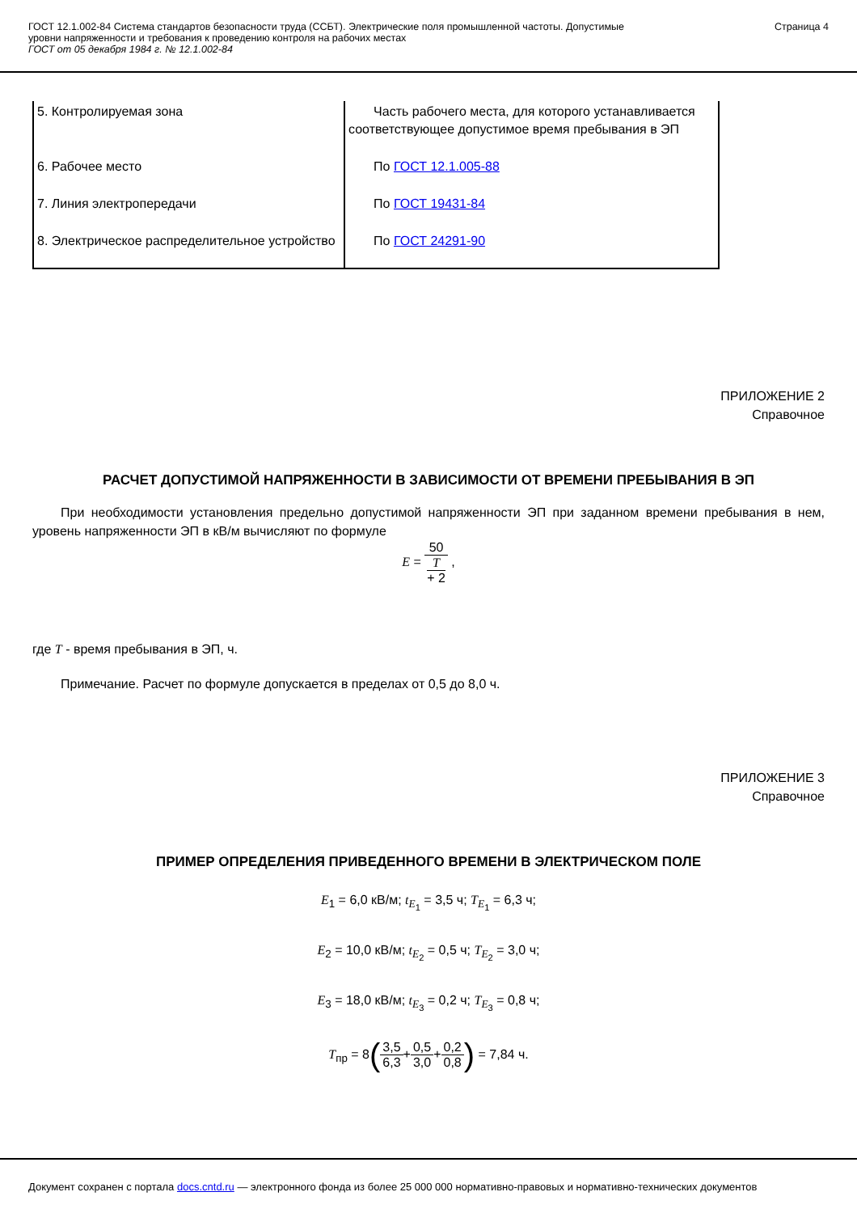ГОСТ 12.1.002-84 Система стандартов безопасности труда (ССБТ). Электрические поля промышленной частоты. Допустимые
уровни напряженности и требования к проведению контроля на рабочих местах
ГОСТ от 05 декабря 1984 г. № 12.1.002-84
Страница 4
| 5. Контролируемая зона | Часть рабочего места, для которого устанавливается соответствующее допустимое время пребывания в ЭП |
| 6. Рабочее место | По ГОСТ 12.1.005-88 |
| 7. Линия электропередачи | По ГОСТ 19431-84 |
| 8. Электрическое распределительное устройство | По ГОСТ 24291-90 |
ПРИЛОЖЕНИЕ 2
Справочное
РАСЧЕТ ДОПУСТИМОЙ НАПРЯЖЕННОСТИ В ЗАВИСИМОСТИ ОТ ВРЕМЕНИ ПРЕБЫВАНИЯ В ЭП
При необходимости установления предельно допустимой напряженности ЭП при заданном времени пребывания в нем, уровень напряженности ЭП в кВ/м вычисляют по формуле
E = 50 T
+ 2 ,
где T - время пребывания в ЭП, ч.
Примечание. Расчет по формуле допускается в пределах от 0,5 до 8,0 ч.
ПРИЛОЖЕНИЕ 3
Справочное
ПРИМЕР ОПРЕДЕЛЕНИЯ ПРИВЕДЕННОГО ВРЕМЕНИ В ЭЛЕКТРИЧЕСКОМ ПОЛЕ
E<sub>1</sub> = 6,0 кВ/м; t<sub>E<sub>1</sub></sub> = 3,5 ч; T<sub>E<sub>1</sub></sub> = 6,3 ч;
E<sub>2</sub> = 10,0 кВ/м; t<sub>E<sub>2</sub></sub> = 0,5 ч; T<sub>E<sub>2</sub></sub> = 3,0 ч;
E<sub>3</sub> = 18,0 кВ/м; t<sub>E<sub>3</sub></sub> = 0,2 ч; T<sub>E<sub>3</sub></sub> = 0,8 ч;
T<sub>пр</sub> = 8(3,5 6,3+0,5 3,0+0,2 0,8) = 7,84 ч.
Документ сохранен с портала docs.cntd.ru — электронного фонда из более 25 000 000 нормативно-правовых и нормативно-технических документов